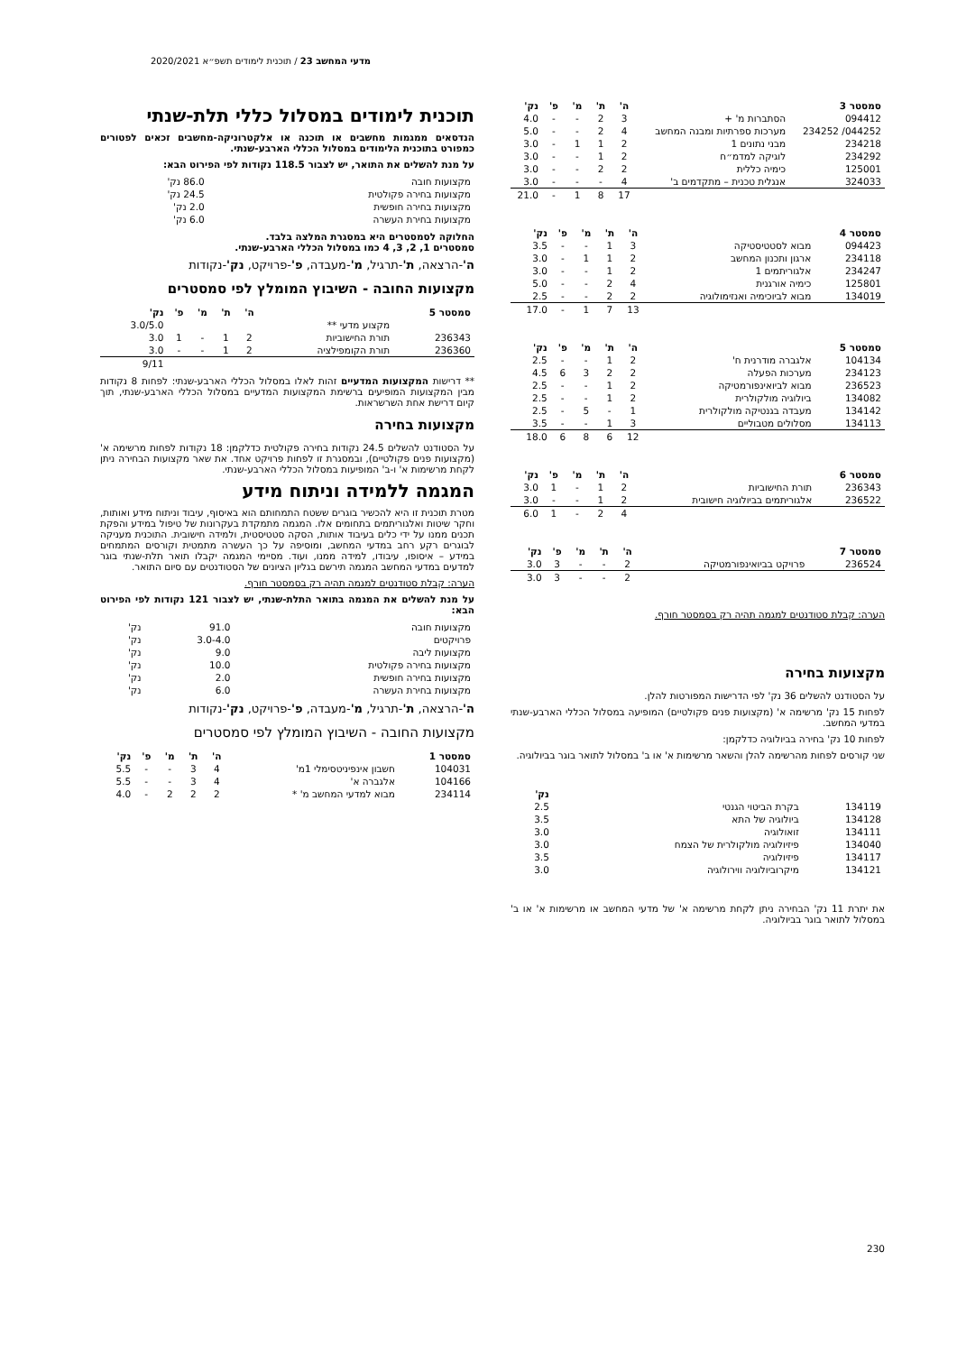מדעי המחשב 23 / תוכנית לימודים תשפ״א 2020/2021
| סמסטר 3 | | ה' | ת' | מ' | פ' | נק' |
| --- | --- | --- | --- | --- | --- | --- |
| 094412 | הסתברות מ' + | 3 | 2 | - | - | 4.0 |
| 044252/ 234252 | מערכות ספרתיות ומבנה המחשב | 4 | 2 | - | - | 5.0 |
| 234218 | מבני נתונים 1 | 2 | 1 | 1 | - | 3.0 |
| 234292 | לוגיקה למדמ״ח | 2 | 1 | - | - | 3.0 |
| 125001 | כימיה כללית | 2 | 2 | - | - | 3.0 |
| 324033 | אנגלית טכנית – מתקדמים ב' | 4 | - | - | - | 3.0 |
| | | 17 | 8 | 1 | - | 21.0 |
| סמסטר 4 | | ה' | ת' | מ' | פ' | נק' |
| --- | --- | --- | --- | --- | --- | --- |
| 094423 | מבוא לסטטיסטיקה | 3 | 1 | - | - | 3.5 |
| 234118 | ארגון ותכנון המחשב | 2 | 1 | 1 | - | 3.0 |
| 234247 | אלגוריתמים 1 | 2 | 1 | - | - | 3.0 |
| 125801 | כימיה אורגנית | 4 | 2 | - | - | 5.0 |
| 134019 | מבוא לביוכימיה ואנזימולוגיה | 2 | 2 | - | - | 2.5 |
| | | 13 | 7 | 1 | - | 17.0 |
| סמסטר 5 | | ה' | ת' | מ' | פ' | נק' |
| --- | --- | --- | --- | --- | --- | --- |
| 104134 | אלגברה מודרנית ח' | 2 | 1 | - | - | 2.5 |
| 234123 | מערכות הפעלה | 2 | 2 | 3 | 6 | 4.5 |
| 236523 | מבוא לביואינפורמטיקה | 2 | 1 | - | - | 2.5 |
| 134082 | ביולוגיה מולקולרית | 2 | 1 | - | - | 2.5 |
| 134142 | מעבדה בגנטיקה מולקולרית | 1 | - | 5 | - | 2.5 |
| 134113 | מסלולים מטבוליים | 3 | 1 | - | - | 3.5 |
| | | 12 | 6 | 8 | 6 | 18.0 |
| סמסטר 6 | | ה' | ת' | מ' | פ' | נק' |
| --- | --- | --- | --- | --- | --- | --- |
| 236343 | תורת החישוביות | 2 | 1 | - | 1 | 3.0 |
| 236522 | אלגוריתמים בביולוגיה חישובית | 2 | 1 | - | - | 3.0 |
| | | 4 | 2 | - | 1 | 6.0 |
| סמסטר 7 | | ה' | ת' | מ' | פ' | נק' |
| --- | --- | --- | --- | --- | --- | --- |
| 236524 | פרויקט בביואינפורמטיקה | 2 | - | - | 3 | 3.0 |
| | | 2 | - | - | 3 | 3.0 |
הערה: קבלת סטודנטים למגמה תהיה רק בסמסטר חורף.
מקצועות בחירה
על הסטודנט להשלים 36 נק' לפי הדרישות המפורטות להלן.
לפחות 15 נק' מרשימה א' (מקצועות פנים פקולטיים) המופיעה במסלול הכללי הארבע-שנתי במדעי המחשב.
לפחות 10 נק' בחירה בביולוגיה כדלקמן:
שני קורסים לפחות מהרשימה להלן והשאר מרשימות א' או ב' במסלול לתואר בוגר בביולוגיה.
| | | נק' |
| --- | --- | --- |
| 134119 | בקרת הביטוי הגנטי | 2.5 |
| 134128 | ביולוגיה של התא | 3.5 |
| 134111 | זואולוגיה | 3.0 |
| 134040 | פיזיולוגיה מולקולרית של הצמח | 3.0 |
| 134117 | פיזיולוגיה | 3.5 |
| 134121 | מיקרוביולוגיה ווירולוגיה | 3.0 |
את יתרת 11 נק' הבחירה ניתן לקחת מרשימה א' של מדעי המחשב או מרשימות א' או ב' במסלול לתואר בוגר בביולוגיה.
תוכנית לימודים במסלול כללי תלת-שנתי
הנדסאים ממגמות מחשבים או תוכנה או אלקטרוניקה-מחשבים זכאים לפטורים כמפורט בתוכנית הלימודים במסלול הכללי הארבע-שנתי.
על מנת להשלים את התואר, יש לצבור 118.5 נקודות לפי הפירוט הבא:
| מקצועות חובה | 86.0 נק' |
| מקצועות בחירה פקולטית | 24.5 נק' |
| מקצועות בחירה חופשית | 2.0 נק' |
| מקצועות בחירת העשרה | 6.0 נק' |
החלוקה לסמסטרים היא במסגרת המלצה בלבד.
סמסטרים 1, 2, 3, 4 כמו במסלול הכללי הארבע-שנתי.
ה'-הרצאה, ת'-תרגיל, מ'-מעבדה, פ'-פרויקט, נק'-נקודות
מקצועות החובה - השיבוץ המומלץ לפי סמסטרים
| סמסטר 5 | | ה' | ת' | מ' | פ' | נק' |
| --- | --- | --- | --- | --- | --- | --- |
| | מקצוע מדעי ** | | | | | 3.0/5.0 |
| 236343 | תורת החישוביות | 2 | 1 | - | 1 | 3.0 |
| 236360 | תורת הקומפילציה | 2 | 1 | - | - | 3.0 |
| | | | | | | 9/11 |
** דרישות המקצועות המדעיים זהות לאלו במסלול הכללי הארבע-שנתי: לפחות 8 נקודות מבין המקצועות המופיעים ברשימת המקצועות המדעיים במסלול הכללי הארבע-שנתי, תוך קיום דרישת אחת השרשראות.
מקצועות בחירה
על הסטודנט להשלים 24.5 נקודות בחירה פקולטית כדלקמן: 18 נקודות לפחות מרשימה א' (מקצועות פנים פקולטיים), ובמסגרת זו לפחות פרויקט אחד. את שאר מקצועות הבחירה ניתן לקחת מרשימות א' ו-ב' המופיעות במסלול הכללי הארבע-שנתי.
המגמה ללמידה וניתוח מידע
מטרת תוכנית זו היא להכשיר בוגרים ששטח התמחותם הוא באיסוף, עיבוד וניתוח מידע ואותות, וחקר שיטות ואלגוריתמים בתחומים אלו. המגמה מתמקדת בעקרונות של טיפול במידע והפקת תכנים ממנו על ידי כלים בעיבוד אותות, הסקה סטטיסטית, ולמידה חישובית. התוכנית מעניקה לבוגרים רקע רחב במדעי המחשב, ומוסיפה על כך העשרה מתמטית וקורסים המתמחים במידע – איסופו, עיבודו, למידה ממנו, ועוד. מסיימי המגמה יקבלו תואר תלת-שנתי בוגר למדעים במדעי המחשב המגמה תירשם בגליון הציונים של הסטודנטים עם סיום התואר.
הערה: קבלת סטודנטים למגמה תהיה רק בסמסטר חורף.
על מנת להשלים את המגמה בתואר התלת-שנתי, יש לצבור 121 נקודות לפי הפירוט הבא:
| מקצועות חובה | 91.0 | נק' |
| פרויקטים | 3.0-4.0 | נק' |
| מקצועות ליבה | 9.0 | נק' |
| מקצועות בחירה פקולטית | 10.0 | נק' |
| מקצועות בחירה חופשית | 2.0 | נק' |
| מקצועות בחירת העשרה | 6.0 | נק' |
ה'-הרצאה, ת'-תרגיל, מ'-מעבדה, פ'-פרויקט, נק'-נקודות
מקצועות החובה - השיבוץ המומלץ לפי סמסטרים
| סמסטר 1 | | ה' | ת' | מ' | פ' | נק' |
| --- | --- | --- | --- | --- | --- | --- |
| 104031 | חשבון אינפיניטסימלי 1מ' | 4 | 3 | - | - | 5.5 |
| 104166 | אלגברה א' | 4 | 3 | - | - | 5.5 |
| 234114 | מבוא למדעי המחשב מ' * | 2 | 2 | 2 | - | 4.0 |
230